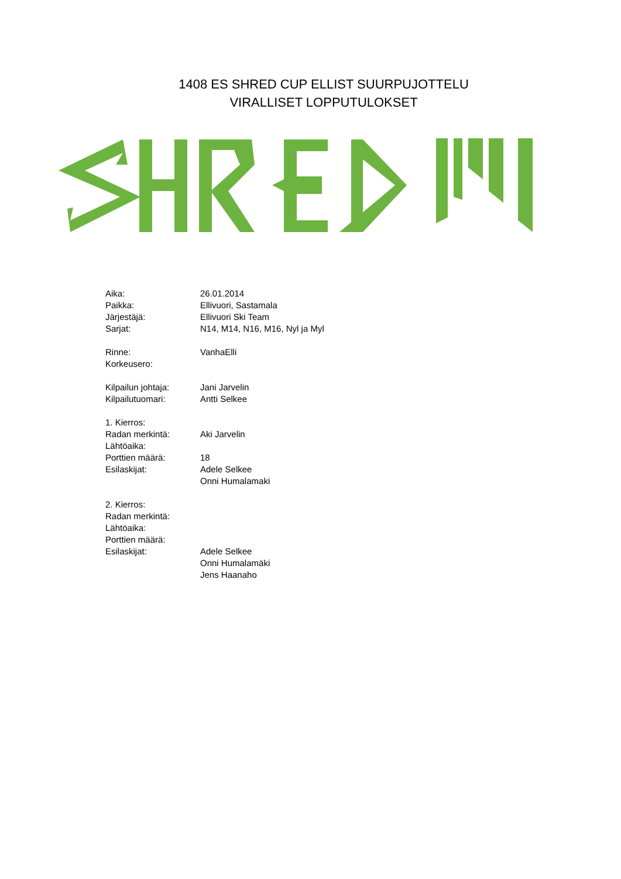1408 ES SHRED CUP ELLIST SUURPUJOTTELU
VIRALLISET LOPPUTULOKSET
| Aika: | 26.01.2014 |
| Paikka: | Ellivuori, Sastamala |
| Järjestäjä: | Ellivuori Ski Team |
| Sarjat: | N14, M14, N16, M16, Nyl ja Myl |
| Rinne: | VanhaElli |
| Korkeusero: | |
| Kilpailun johtaja: | Jani Jarvelin |
| Kilpailutuomari: | Antti Selkee |
| 1. Kierros: | |
| Radan merkintä: | Aki Jarvelin |
| Lähtöaika: | |
| Porttien määrä: | 18 |
| Esilaskijat: | Adele Selkee |
| | Onni Humalamaki |
| 2. Kierros: | |
| Radan merkintä: | |
| Lähtöaika: | |
| Porttien määrä: | |
| Esilaskijat: | Adele Selkee |
| | Onni Humalamäki |
| | Jens Haanaho |